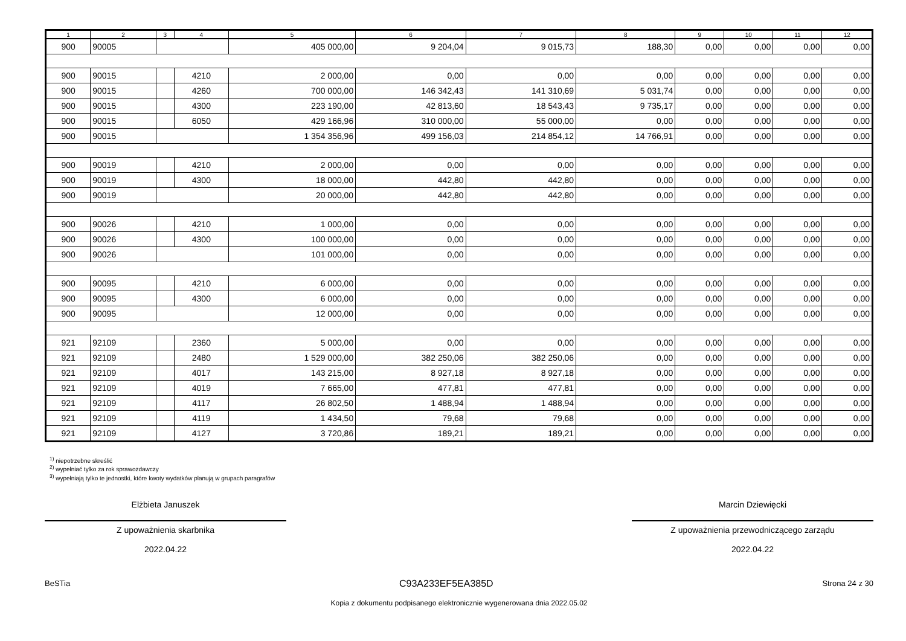| 1 | 2 | 3 | 4 | 5 | 6 | 7 | 8 | 9 | 10 | 11 | 12 |
| --- | --- | --- | --- | --- | --- | --- | --- | --- | --- | --- | --- |
| 900 | 90005 | | | 405 000,00 | 9 204,04 | 9 015,73 | 188,30 | 0,00 | 0,00 | 0,00 | 0,00 |
| 900 | 90015 | | 4210 | 2 000,00 | 0,00 | 0,00 | 0,00 | 0,00 | 0,00 | 0,00 | 0,00 |
| 900 | 90015 | | 4260 | 700 000,00 | 146 342,43 | 141 310,69 | 5 031,74 | 0,00 | 0,00 | 0,00 | 0,00 |
| 900 | 90015 | | 4300 | 223 190,00 | 42 813,60 | 18 543,43 | 9 735,17 | 0,00 | 0,00 | 0,00 | 0,00 |
| 900 | 90015 | | 6050 | 429 166,96 | 310 000,00 | 55 000,00 | 0,00 | 0,00 | 0,00 | 0,00 | 0,00 |
| 900 | 90015 | | | 1 354 356,96 | 499 156,03 | 214 854,12 | 14 766,91 | 0,00 | 0,00 | 0,00 | 0,00 |
| 900 | 90019 | | 4210 | 2 000,00 | 0,00 | 0,00 | 0,00 | 0,00 | 0,00 | 0,00 | 0,00 |
| 900 | 90019 | | 4300 | 18 000,00 | 442,80 | 442,80 | 0,00 | 0,00 | 0,00 | 0,00 | 0,00 |
| 900 | 90019 | | | 20 000,00 | 442,80 | 442,80 | 0,00 | 0,00 | 0,00 | 0,00 | 0,00 |
| 900 | 90026 | | 4210 | 1 000,00 | 0,00 | 0,00 | 0,00 | 0,00 | 0,00 | 0,00 | 0,00 |
| 900 | 90026 | | 4300 | 100 000,00 | 0,00 | 0,00 | 0,00 | 0,00 | 0,00 | 0,00 | 0,00 |
| 900 | 90026 | | | 101 000,00 | 0,00 | 0,00 | 0,00 | 0,00 | 0,00 | 0,00 | 0,00 |
| 900 | 90095 | | 4210 | 6 000,00 | 0,00 | 0,00 | 0,00 | 0,00 | 0,00 | 0,00 | 0,00 |
| 900 | 90095 | | 4300 | 6 000,00 | 0,00 | 0,00 | 0,00 | 0,00 | 0,00 | 0,00 | 0,00 |
| 900 | 90095 | | | 12 000,00 | 0,00 | 0,00 | 0,00 | 0,00 | 0,00 | 0,00 | 0,00 |
| 921 | 92109 | | 2360 | 5 000,00 | 0,00 | 0,00 | 0,00 | 0,00 | 0,00 | 0,00 | 0,00 |
| 921 | 92109 | | 2480 | 1 529 000,00 | 382 250,06 | 382 250,06 | 0,00 | 0,00 | 0,00 | 0,00 | 0,00 |
| 921 | 92109 | | 4017 | 143 215,00 | 8 927,18 | 8 927,18 | 0,00 | 0,00 | 0,00 | 0,00 | 0,00 |
| 921 | 92109 | | 4019 | 7 665,00 | 477,81 | 477,81 | 0,00 | 0,00 | 0,00 | 0,00 | 0,00 |
| 921 | 92109 | | 4117 | 26 802,50 | 1 488,94 | 1 488,94 | 0,00 | 0,00 | 0,00 | 0,00 | 0,00 |
| 921 | 92109 | | 4119 | 1 434,50 | 79,68 | 79,68 | 0,00 | 0,00 | 0,00 | 0,00 | 0,00 |
| 921 | 92109 | | 4127 | 3 720,86 | 189,21 | 189,21 | 0,00 | 0,00 | 0,00 | 0,00 | 0,00 |
<sup>1)</sup> niepotrzebne skreślić
<sup>2)</sup> wypełniać tylko za rok sprawozdawczy
<sup>3)</sup> wypełniają tylko te jednostki, które kwoty wydatków planują w grupach paragrafów
Elżbieta Januszek
Z upoważnienia skarbnika
2022.04.22
Marcin Dziewięcki
Z upoważnienia przewodniczącego zarządu
2022.04.22
BeSTia C93A233EF5EA385D Strona 24 z 30
Kopia z dokumentu podpisanego elektronicznie wygenerowana dnia 2022.05.02